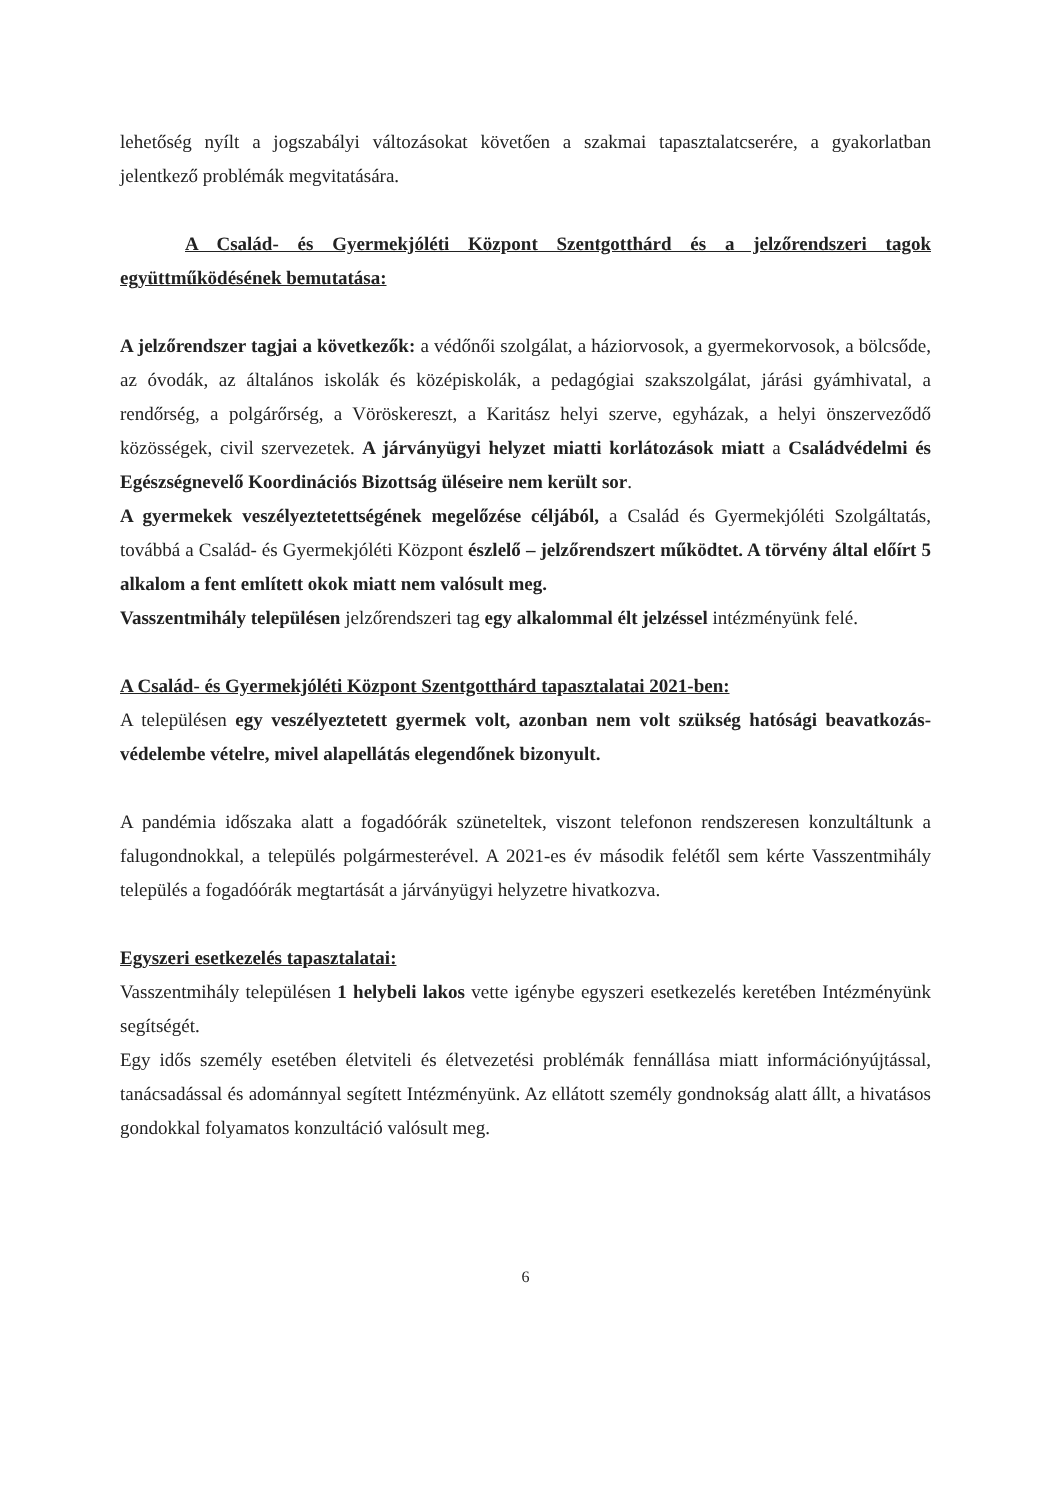lehetőség nyílt a jogszabályi változásokat követően a szakmai tapasztalatcserére, a gyakorlatban jelentkező problémák megvitatására.
A Család- és Gyermekjóléti Központ Szentgotthárd és a jelzőrendszeri tagok együttműködésének bemutatása:
A jelzőrendszer tagjai a következők: a védőnői szolgálat, a háziorvosok, a gyermekorvosok, a bölcsőde, az óvodák, az általános iskolák és középiskolák, a pedagógiai szakszolgálat, járási gyámhivatal, a rendőrség, a polgárőrség, a Vöröskereszt, a Karitász helyi szerve, egyházak, a helyi önszerveződő közösségek, civil szervezetek. A járványügyi helyzet miatti korlátozások miatt a Családvédelmi és Egészségnevelő Koordinációs Bizottság üléseire nem került sor.
A gyermekek veszélyeztetettségének megelőzése céljából, a Család és Gyermekjóléti Szolgáltatás, továbbá a Család- és Gyermekjóléti Központ észlelő – jelzőrendszert működtet. A törvény által előírt 5 alkalom a fent említett okok miatt nem valósult meg.
Vasszentmihály településen jelzőrendszeri tag egy alkalommal élt jelzéssel intézményünk felé.
A Család- és Gyermekjóléti Központ Szentgotthárd tapasztalatai 2021-ben:
A településen egy veszélyeztetett gyermek volt, azonban nem volt szükség hatósági beavatkozás- védelembe vételre, mivel alapellátás elegendőnek bizonyult.
A pandémia időszaka alatt a fogadóórák szüneteltek, viszont telefonon rendszeresen konzultáltunk a falugondnokkal, a település polgármesterével. A 2021-es év második felétől sem kérte Vasszentmihály település a fogadóórák megtartását a járványügyi helyzetre hivatkozva.
Egyszeri esetkezelés tapasztalatai:
Vasszentmihály településen 1 helybeli lakos vette igénybe egyszeri esetkezelés keretében Intézményünk segítségét.
Egy idős személy esetében életviteli és életvezetési problémák fennállása miatt információnyújtással, tanácsadással és adománnyal segített Intézményünk. Az ellátott személy gondnokság alatt állt, a hivatásos gondokkal folyamatos konzultáció valósult meg.
6